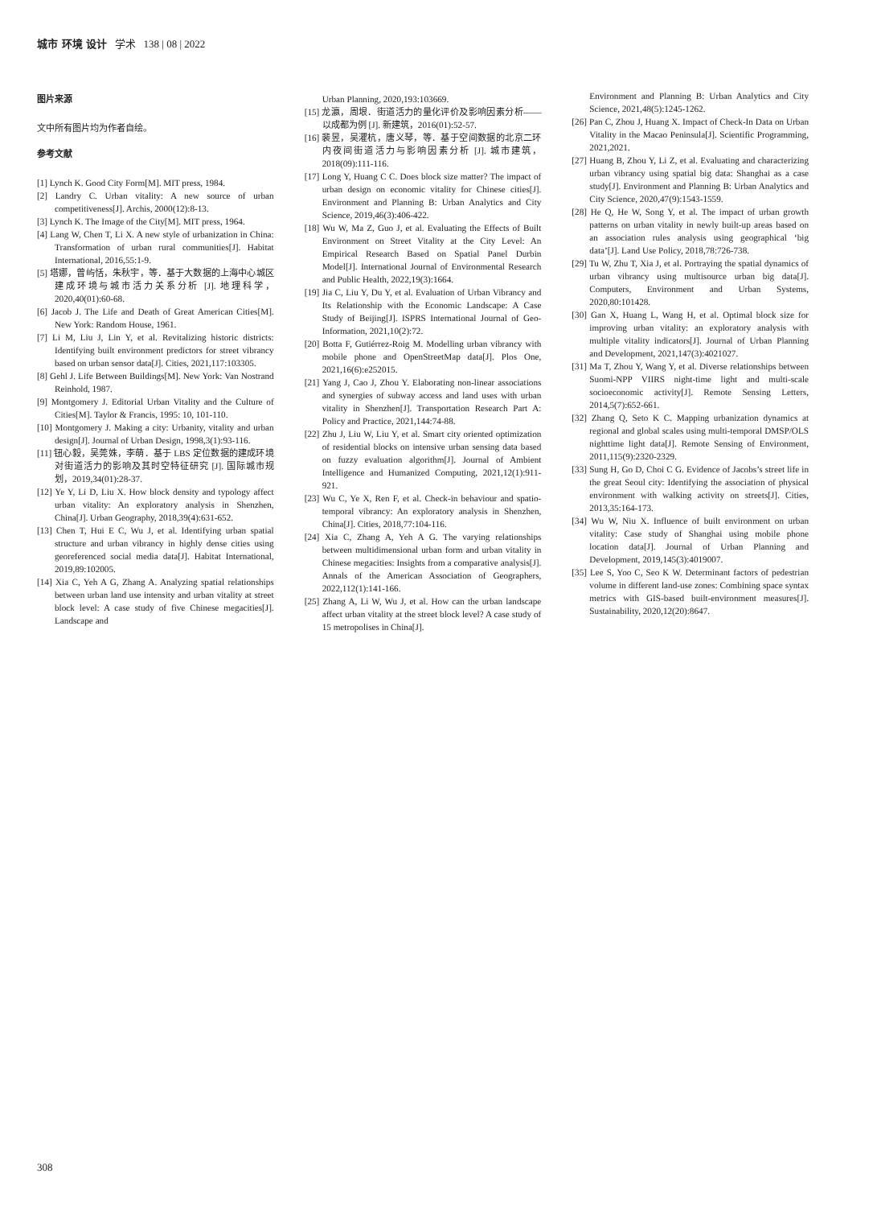城市 环境 设计 学术 138 | 08 | 2022
图片来源
文中所有图片均为作者自绘。
参考文献
[1] Lynch K. Good City Form[M]. MIT press, 1984.
[2] Landry C. Urban vitality: A new source of urban competitiveness[J]. Archis, 2000(12):8-13.
[3] Lynch K. The Image of the City[M]. MIT press, 1964.
[4] Lang W, Chen T, Li X. A new style of urbanization in China: Transformation of urban rural communities[J]. Habitat International, 2016,55:1-9.
[5] 塔娜，曾屿恬，朱秋宇，等．基于大数据的上海中心城区建成环境与城市活力关系分析 [J]. 地理科学，2020,40(01):60-68.
[6] Jacob J. The Life and Death of Great American Cities[M]. New York: Random House, 1961.
[7] Li M, Liu J, Lin Y, et al. Revitalizing historic districts: Identifying built environment predictors for street vibrancy based on urban sensor data[J]. Cities, 2021,117:103305.
[8] Gehl J. Life Between Buildings[M]. New York: Van Nostrand Reinhold, 1987.
[9] Montgomery J. Editorial Urban Vitality and the Culture of Cities[M]. Taylor & Francis, 1995: 10, 101-110.
[10] Montgomery J. Making a city: Urbanity, vitality and urban design[J]. Journal of Urban Design, 1998,3(1):93-116.
[11] 钮心毅，吴莞姝，李萌．基于 LBS 定位数据的建成环境对街道活力的影响及其时空特征研究 [J]. 国际城市规划，2019,34(01):28-37.
[12] Ye Y, Li D, Liu X. How block density and typology affect urban vitality: An exploratory analysis in Shenzhen, China[J]. Urban Geography, 2018,39(4):631-652.
[13] Chen T, Hui E C, Wu J, et al. Identifying urban spatial structure and urban vibrancy in highly dense cities using georeferenced social media data[J]. Habitat International, 2019,89:102005.
[14] Xia C, Yeh A G, Zhang A. Analyzing spatial relationships between urban land use intensity and urban vitality at street block level: A case study of five Chinese megacities[J]. Landscape and
Urban Planning, 2020,193:103669.
[15] 龙瀛，周垠．街道活力的量化评价及影响因素分析——以成都为例 [J]. 新建筑，2016(01):52-57.
[16] 裴昱，吴灈杭，唐义琴，等．基于空间数据的北京二环内夜间街道活力与影响因素分析 [J]. 城市建筑，2018(09):111-116.
[17] Long Y, Huang C C. Does block size matter? The impact of urban design on economic vitality for Chinese cities[J]. Environment and Planning B: Urban Analytics and City Science, 2019,46(3):406-422.
[18] Wu W, Ma Z, Guo J, et al. Evaluating the Effects of Built Environment on Street Vitality at the City Level: An Empirical Research Based on Spatial Panel Durbin Model[J]. International Journal of Environmental Research and Public Health, 2022,19(3):1664.
[19] Jia C, Liu Y, Du Y, et al. Evaluation of Urban Vibrancy and Its Relationship with the Economic Landscape: A Case Study of Beijing[J]. ISPRS International Journal of Geo-Information, 2021,10(2):72.
[20] Botta F, Gutiérrez-Roig M. Modelling urban vibrancy with mobile phone and OpenStreetMap data[J]. Plos One, 2021,16(6):e252015.
[21] Yang J, Cao J, Zhou Y. Elaborating non-linear associations and synergies of subway access and land uses with urban vitality in Shenzhen[J]. Transportation Research Part A: Policy and Practice, 2021,144:74-88.
[22] Zhu J, Liu W, Liu Y, et al. Smart city oriented optimization of residential blocks on intensive urban sensing data based on fuzzy evaluation algorithm[J]. Journal of Ambient Intelligence and Humanized Computing, 2021,12(1):911-921.
[23] Wu C, Ye X, Ren F, et al. Check-in behaviour and spatio-temporal vibrancy: An exploratory analysis in Shenzhen, China[J]. Cities, 2018,77:104-116.
[24] Xia C, Zhang A, Yeh A G. The varying relationships between multidimensional urban form and urban vitality in Chinese megacities: Insights from a comparative analysis[J]. Annals of the American Association of Geographers, 2022,112(1):141-166.
[25] Zhang A, Li W, Wu J, et al. How can the urban landscape affect urban vitality at the street block level? A case study of 15 metropolises in China[J].
Environment and Planning B: Urban Analytics and City Science, 2021,48(5):1245-1262.
[26] Pan C, Zhou J, Huang X. Impact of Check-In Data on Urban Vitality in the Macao Peninsula[J]. Scientific Programming, 2021,2021.
[27] Huang B, Zhou Y, Li Z, et al. Evaluating and characterizing urban vibrancy using spatial big data: Shanghai as a case study[J]. Environment and Planning B: Urban Analytics and City Science, 2020,47(9):1543-1559.
[28] He Q, He W, Song Y, et al. The impact of urban growth patterns on urban vitality in newly built-up areas based on an association rules analysis using geographical ‘big data’[J]. Land Use Policy, 2018,78:726-738.
[29] Tu W, Zhu T, Xia J, et al. Portraying the spatial dynamics of urban vibrancy using multisource urban big data[J]. Computers, Environment and Urban Systems, 2020,80:101428.
[30] Gan X, Huang L, Wang H, et al. Optimal block size for improving urban vitality: an exploratory analysis with multiple vitality indicators[J]. Journal of Urban Planning and Development, 2021,147(3):4021027.
[31] Ma T, Zhou Y, Wang Y, et al. Diverse relationships between Suomi-NPP VIIRS night-time light and multi-scale socioeconomic activity[J]. Remote Sensing Letters, 2014,5(7):652-661.
[32] Zhang Q, Seto K C. Mapping urbanization dynamics at regional and global scales using multi-temporal DMSP/OLS nighttime light data[J]. Remote Sensing of Environment, 2011,115(9):2320-2329.
[33] Sung H, Go D, Choi C G. Evidence of Jacobs’s street life in the great Seoul city: Identifying the association of physical environment with walking activity on streets[J]. Cities, 2013,35:164-173.
[34] Wu W, Niu X. Influence of built environment on urban vitality: Case study of Shanghai using mobile phone location data[J]. Journal of Urban Planning and Development, 2019,145(3):4019007.
[35] Lee S, Yoo C, Seo K W. Determinant factors of pedestrian volume in different land-use zones: Combining space syntax metrics with GIS-based built-environment measures[J]. Sustainability, 2020,12(20):8647.
308